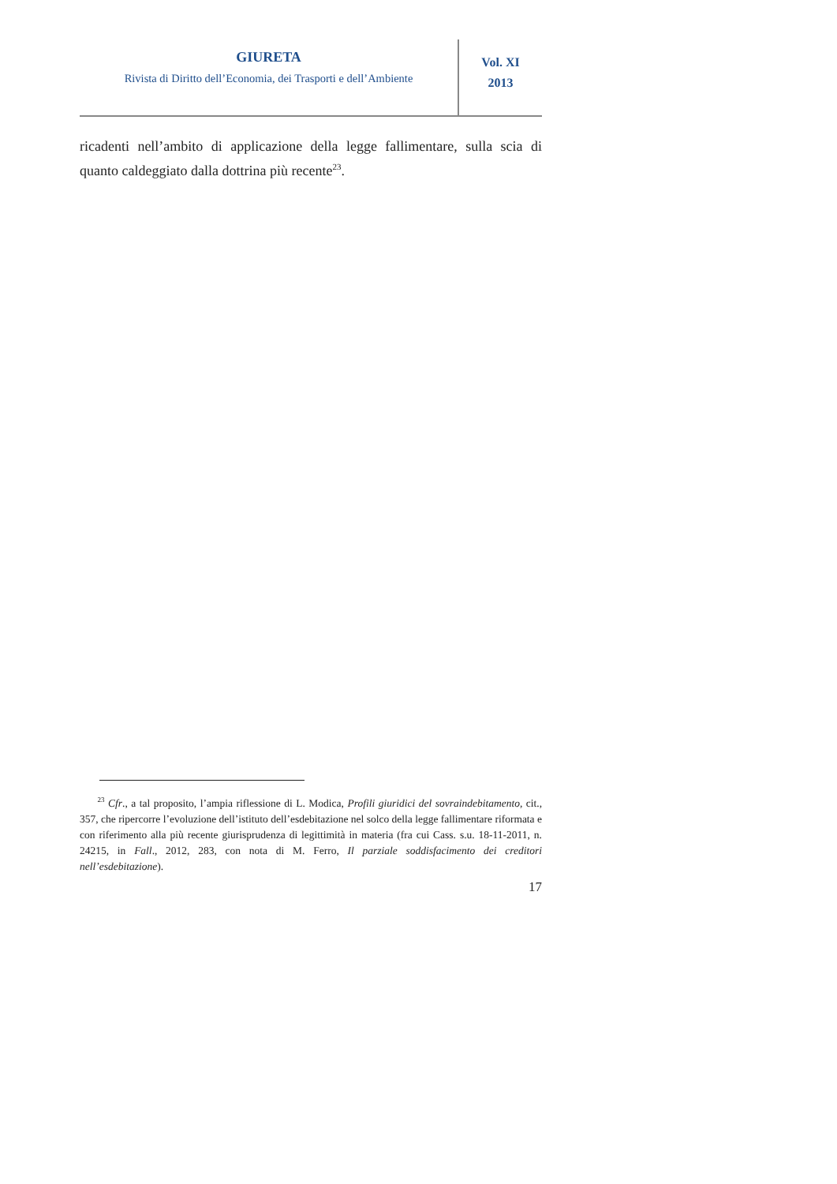GIURETA
Rivista di Diritto dell’Economia, dei Trasporti e dell’Ambiente
Vol. XI
2013
ricadenti nell’ambito di applicazione della legge fallimentare, sulla scia di quanto caldeggiato dalla dottrina più recente<sup>23</sup>.
<sup>23</sup> Cfr., a tal proposito, l’ampia riflessione di L. Modica, Profili giuridici del sovraindebitamento, cit., 357, che ripercorre l’evoluzione dell’istituto dell’esdebitazione nel solco della legge fallimentare riformata e con riferimento alla più recente giurisprudenza di legittimità in materia (fra cui Cass. s.u. 18-11-2011, n. 24215, in Fall., 2012, 283, con nota di M. Ferro, Il parziale soddisfacimento dei creditori nell’esdebitazione).
17